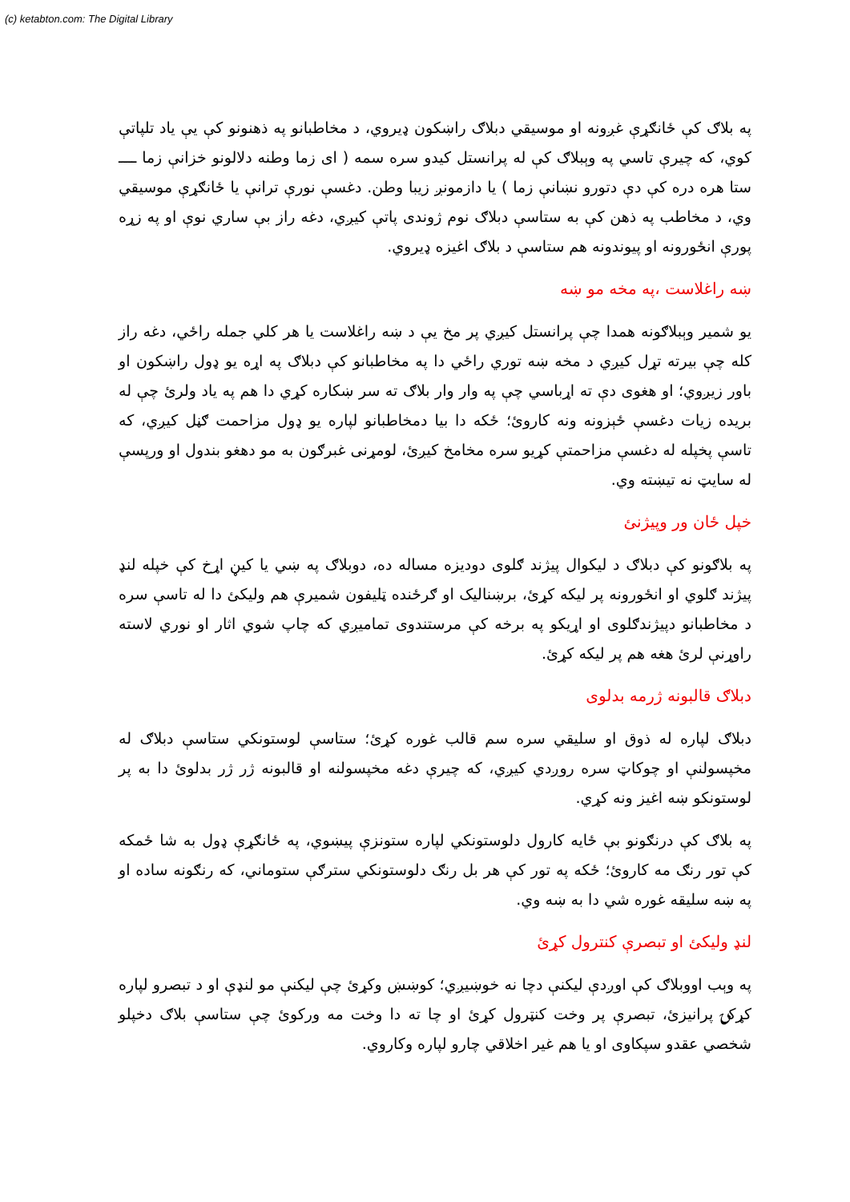(c) ketabton.com: The Digital Library
په بلاګ کې ځانګړې غږونه او موسيقي دبلاګ راښکون ډيروي، د مخاطبانو په ذهنونو کې يې ياد تلپاتې کوي، که چيرې تاسي په وېبلاګ کې له پرانستل کيدو سره سمه ( ای زما وطنه دلالونو خزانې زما ــــ ستا هره دره کې دې دتورو نښانې زما ) يا دازمونږ زيبا وطن. دغسې نورې ترانې يا ځانګړې موسيقي وي، د مخاطب په ذهن کې به ستاسې دبلاګ نوم ژوندی پاتې کيږي، دغه راز بې ساري نوې او په زړه پورې انځورونه او پيوندونه هم ستاسې د بلاګ اغيزه ډيروي.
ښه راغلاست ،په مخه مو ښه
يو شمير وېبلاګونه همدا چې پرانستل کيږي پر مخ يې د ښه راغلاست يا هر کلي جمله راځي، دغه راز کله چې بيرته تړل کيږي د مخه ښه توري راځي دا په مخاطبانو کې دبلاګ په اړه يو ډول راښکون او باور زيږوي؛ او هغوی دې ته اړباسي چې په وار وار بلاګ ته سر ښکاره کړي دا هم په ياد ولرئ چې له بريده زيات دغسې ځېزونه ونه کاروئ؛ ځکه دا بيا دمخاطبانو لپاره يو ډول مزاحمت ګڼل کيږي، که تاسې پخپله له دغسې مزاحمتې کړيو سره مخامخ کيږئ، لومړنی غبرګون به مو دهغو بندول او ورپسې له سايټ نه تيښته وي.
خپل ځان ور وپيژنئ
په بلاګونو کې دبلاګ د ليکوال پيژند ګلوی دوديزه مساله ده، دوبلاګ په ښي يا کيڼ اړخ کې خپله لنډ پيژند ګلوي او انځورونه پر ليکه کړئ، برښناليک او ګرځنده ټليفون شميرې هم وليکئ دا له تاسې سره د مخاطبانو دپيژندګلوی او اړيکو په برخه کې مرستندوی تماميږي که چاپ شوي اثار او نوري لاسته راوړنې لرئ هغه هم پر ليکه کړئ.
دبلاګ قالبونه ژرمه بدلوی
دبلاګ لپاره له ذوق او سليقي سره سم قالب غوره کړئ؛ ستاسې لوستونکي ستاسې دبلاګ له مخپسولنې او چوکاټ سره روږدي کيږي، که چيرې دغه مخپسولنه او قالبونه ژر ژر بدلوئ دا به پر لوستونکو ښه اغيز ونه کړي.
په بلاګ کې درنګونو بې ځايه کارول دلوستونکي لپاره ستونزې پيښوي، په ځانګړې ډول به شا ځمکه کې تور رنګ مه کاروئ؛ ځکه په تور کې هر بل رنګ دلوستونکي سترګې ستوماني، که رنګونه ساده او په ښه سليقه غوره شي دا به ښه وي.
لنډ وليکئ او تبصرې کنترول کړئ
په وېب اووبلاګ کې اوږدې ليکنې دچا نه خوښيږي؛ کوښښ وکړئ چې ليکنې مو لنډې او د تبصرو لپاره کړکۍ پرانيزئ، تبصرې پر وخت کنټرول کړئ او چا ته دا وخت مه ورکوئ چې ستاسې بلاګ دخپلو شخصي عقدو سپکاوی او يا هم غير اخلاقي چارو لپاره وکاروي.